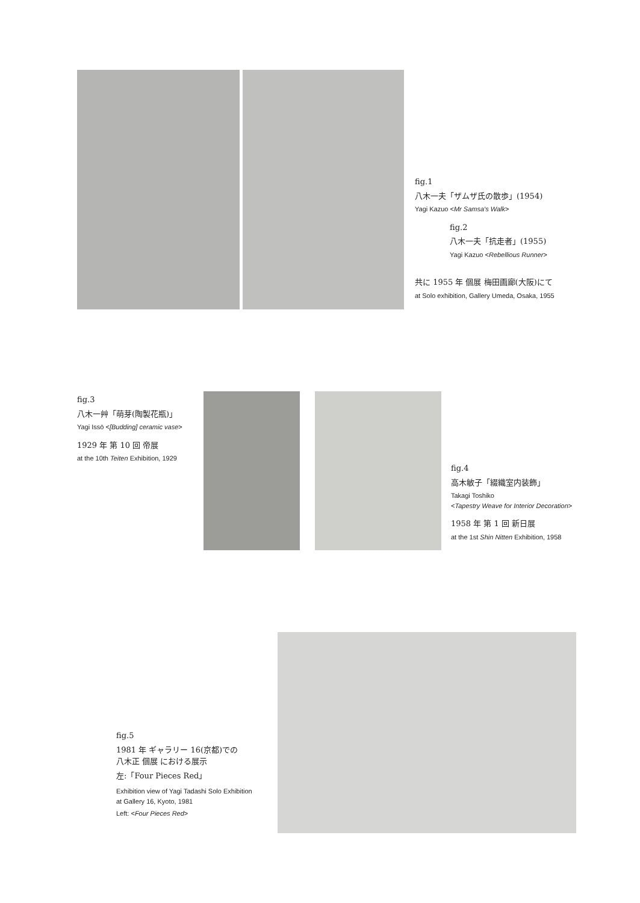fig.1
八木一夫「ザムザ氏の散歩」(1954)
Yagi Kazuo <Mr Samsa's Walk>
fig.2
八木一夫「抗走者」(1955)
Yagi Kazuo <Rebellious Runner>
共に 1955 年 個展 梅田画廊(大阪)にて
at Solo exhibition, Gallery Umeda, Osaka, 1955
fig.3
八木一艸「萌芽(陶製花瓶)」
Yagi Issō <[Budding] ceramic vase>
1929 年 第 10 回 帝展
at the 10th Teiten Exhibition, 1929
fig.4
高木敏子「綴織室内装飾」
Takagi Toshiko
<Tapestry Weave for Interior Decoration>
1958 年 第 1 回 新日展
at the 1st Shin Nitten Exhibition, 1958
fig.5
1981 年 ギャラリー 16(京都)での
八木正 個展 における展示
左:「Four Pieces Red」
Exhibition view of Yagi Tadashi Solo Exhibition
at Gallery 16, Kyoto, 1981
Left: <Four Pieces Red>